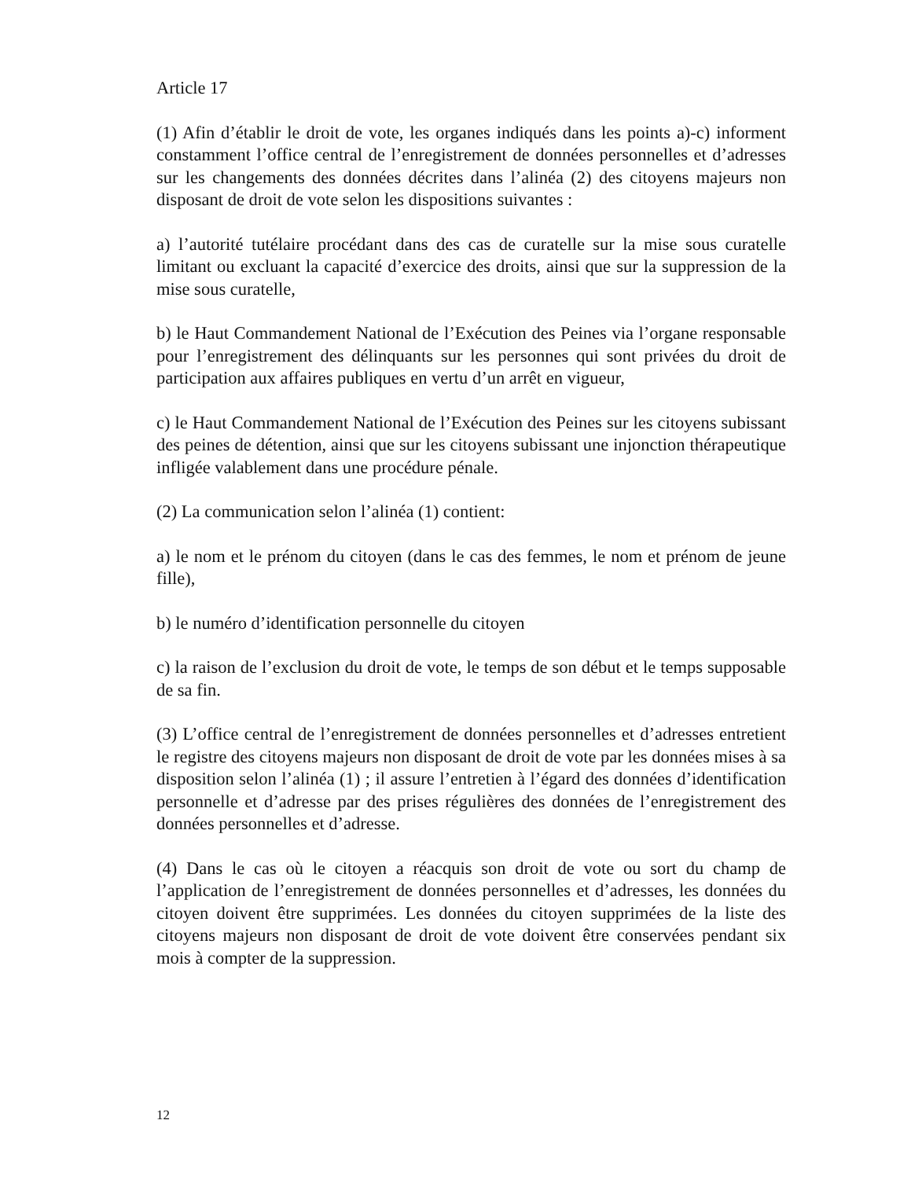Article 17
(1) Afin d’établir le droit de vote, les organes indiqués dans les points a)-c) informent constamment l’office central de l’enregistrement de données personnelles et d’adresses sur les changements des données décrites dans l’alinéa (2) des citoyens majeurs non disposant de droit de vote selon les dispositions suivantes :
a) l’autorité tutélaire procédant dans des cas de curatelle sur la mise sous curatelle limitant ou excluant la capacité d’exercice des droits, ainsi que sur la suppression de la mise sous curatelle,
b) le Haut Commandement National de l’Exécution des Peines via l’organe responsable pour l’enregistrement des délinquants sur les personnes qui sont privées du droit de participation aux affaires publiques en vertu d’un arrêt en vigueur,
c) le Haut Commandement National de l’Exécution des Peines sur les citoyens subissant des peines de détention, ainsi que sur les citoyens subissant une injonction thérapeutique infligée valablement dans une procédure pénale.
(2) La communication selon l’alinéa (1) contient:
a) le nom et le prénom du citoyen (dans le cas des femmes, le nom et prénom de jeune fille),
b) le numéro d’identification personnelle du citoyen
c) la raison de l’exclusion du droit de vote, le temps de son début et le temps supposable de sa fin.
(3) L’office central de l’enregistrement de données personnelles et d’adresses entretient le registre des citoyens majeurs non disposant de droit de vote par les données mises à sa disposition selon l’alinéa (1) ; il assure l’entretien à l’égard des données d’identification personnelle et d’adresse par des prises régulières des données de l’enregistrement des données personnelles et d’adresse.
(4) Dans le cas où le citoyen a réacquis son droit de vote ou sort du champ de l’application de l’enregistrement de données personnelles et d’adresses, les données du citoyen doivent être supprimées. Les données du citoyen supprimées de la liste des citoyens majeurs non disposant de droit de vote doivent être conservées pendant six mois à compter de la suppression.
12